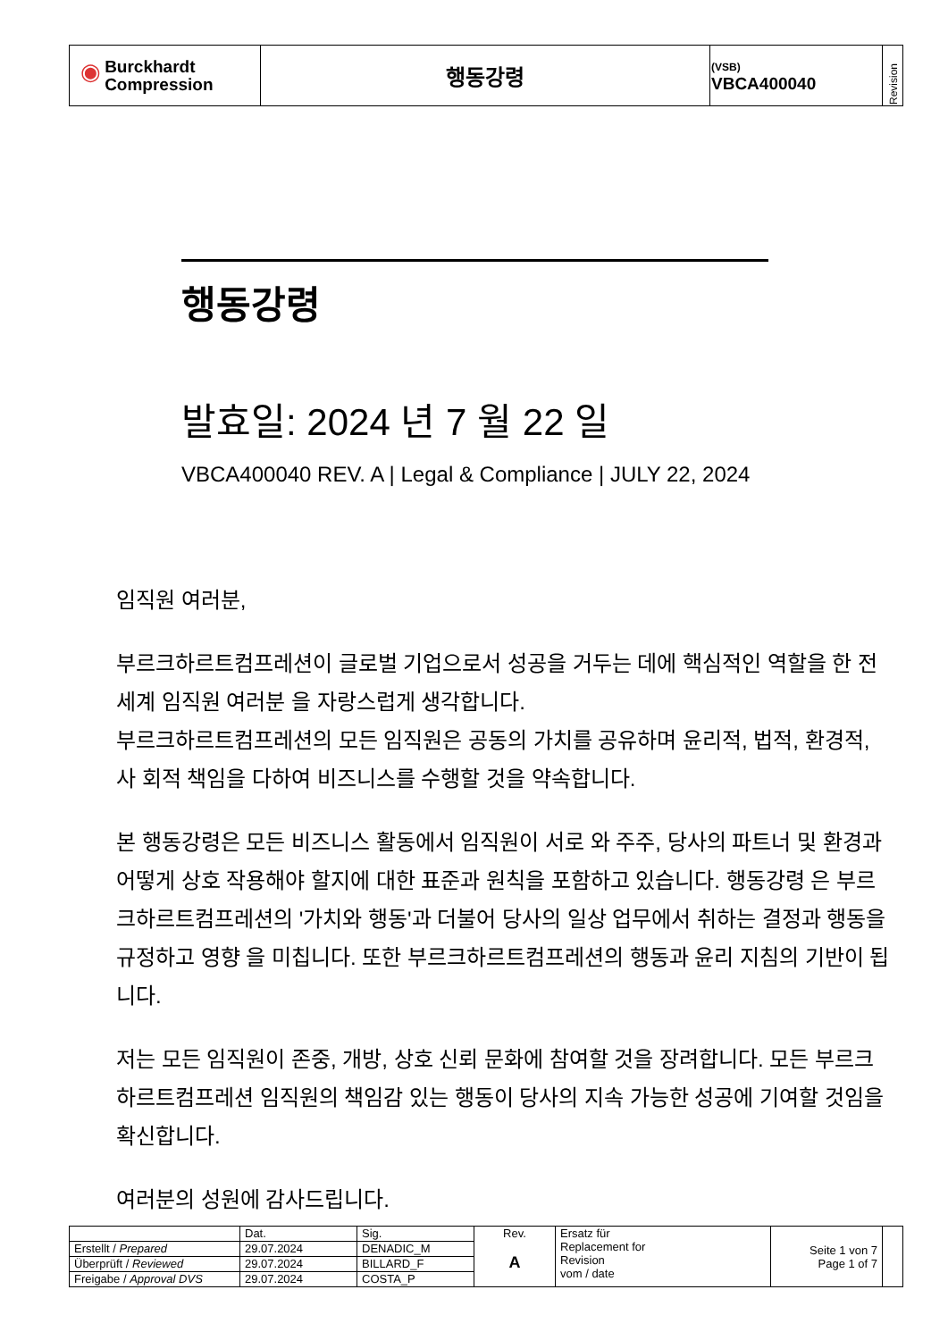| ◉ Burckhardt Compression | 행동강령 | (VSB) VBCA400040 | Revision |
행동강령
발효일: 2024 년 7 월 22 일
VBCA400040 REV. A | Legal & Compliance | JULY 22, 2024
임직원 여러분,
부르크하르트컴프레션이 글로벌 기업으로서 성공을 거두는 데에 핵심적인 역할을 한 전 세계 임직원 여러분 을 자랑스럽게 생각합니다.
부르크하르트컴프레션의 모든 임직원은 공동의 가치를 공유하며 윤리적, 법적, 환경적, 사 회적 책임을 다하여 비즈니스를 수행할 것을 약속합니다.
본 행동강령은 모든 비즈니스 활동에서 임직원이 서로 와 주주, 당사의 파트너 및 환경과 어떻게 상호 작용해야 할지에 대한 표준과 원칙을 포함하고 있습니다. 행동강령 은 부르크하르트컴프레션의 '가치와 행동'과 더불어 당사의 일상 업무에서 취하는 결정과 행동을 규정하고 영향 을 미칩니다. 또한 부르크하르트컴프레션의 행동과 윤리 지침의 기반이 됩니다.
저는 모든 임직원이 존중, 개방, 상호 신뢰 문화에 참여할 것을 장려합니다. 모든 부르크하르트컴프레션 임직원의 책임감 있는 행동이 당사의 지속 가능한 성공에 기여할 것임을 확신합니다.
여러분의 성원에 감사드립니다.
| | Dat. | Sig. | Rev. A | Ersatz für Replacement for Revision vom / date | Seite 1 von 7 Page 1 of 7 | |
| Erstellt / Prepared | 29.07.2024 | DENADIC_M | | | | |
| Überprüft / Reviewed | 29.07.2024 | BILLARD_F | | | | |
| Freigabe / Approval DVS | 29.07.2024 | COSTA_P | | | | |